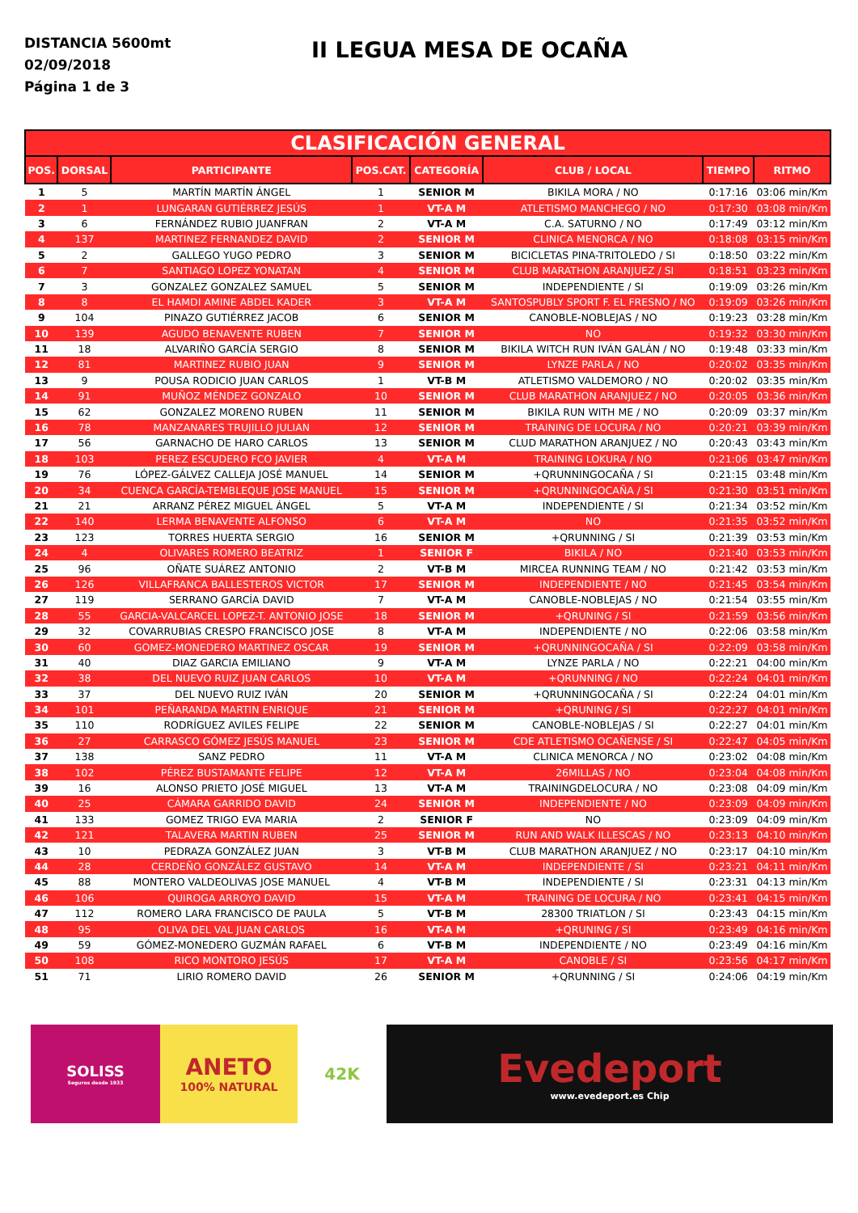DISTANCIA 5600mt
02/09/2018
Página 1 de 3
II LEGUA MESA DE OCAÑA
| CLASIFICACIÓN GENERAL | | | | | | | |
| --- | --- | --- | --- | --- | --- | --- | --- |
| POS. | DORSAL | PARTICIPANTE | POS.CAT. | CATEGORÍA | CLUB / LOCAL | TIEMPO | RITMO |
| 1 | 5 | MARTÍN MARTÍN ÁNGEL | 1 | SENIOR M | BIKILA MORA / NO | 0:17:16 | 03:06 min/Km |
| 2 | 1 | LUNGARAN GUTIÉRREZ JESÚS | 1 | VT-A M | ATLETISMO MANCHEGO / NO | 0:17:30 | 03:08 min/Km |
| 3 | 6 | FERNÁNDEZ RUBIO JUANFRAN | 2 | VT-A M | C.A. SATURNO / NO | 0:17:49 | 03:12 min/Km |
| 4 | 137 | MARTINEZ FERNANDEZ DAVID | 2 | SENIOR M | CLINICA MENORCA / NO | 0:18:08 | 03:15 min/Km |
| 5 | 2 | GALLEGO YUGO PEDRO | 3 | SENIOR M | BICICLETAS PINA-TRITOLEDO / SI | 0:18:50 | 03:22 min/Km |
| 6 | 7 | SANTIAGO LOPEZ YONATAN | 4 | SENIOR M | CLUB MARATHON ARANJUEZ / SI | 0:18:51 | 03:23 min/Km |
| 7 | 3 | GONZALEZ GONZALEZ SAMUEL | 5 | SENIOR M | INDEPENDIENTE / SI | 0:19:09 | 03:26 min/Km |
| 8 | 8 | EL HAMDI AMINE ABDEL KADER | 3 | VT-A M | SANTOSPUBLY SPORT F. EL FRESNO / NO | 0:19:09 | 03:26 min/Km |
| 9 | 104 | PINAZO GUTIÉRREZ JACOB | 6 | SENIOR M | CANOBLE-NOBLEJAS / NO | 0:19:23 | 03:28 min/Km |
| 10 | 139 | AGUDO BENAVENTE RUBEN | 7 | SENIOR M | NO | 0:19:32 | 03:30 min/Km |
| 11 | 18 | ALVARIÑO GARCÍA SERGIO | 8 | SENIOR M | BIKILA WITCH RUN IVÁN GALÁN / NO | 0:19:48 | 03:33 min/Km |
| 12 | 81 | MARTINEZ RUBIO JUAN | 9 | SENIOR M | LYNZE PARLA / NO | 0:20:02 | 03:35 min/Km |
| 13 | 9 | POUSA RODICIO JUAN CARLOS | 1 | VT-B M | ATLETISMO VALDEMORO / NO | 0:20:02 | 03:35 min/Km |
| 14 | 91 | MUÑOZ MÉNDEZ GONZALO | 10 | SENIOR M | CLUB MARATHON ARANJUEZ / NO | 0:20:05 | 03:36 min/Km |
| 15 | 62 | GONZALEZ MORENO RUBEN | 11 | SENIOR M | BIKILA RUN WITH ME / NO | 0:20:09 | 03:37 min/Km |
| 16 | 78 | MANZANARES TRUJILLO JULIAN | 12 | SENIOR M | TRAINING DE LOCURA / NO | 0:20:21 | 03:39 min/Km |
| 17 | 56 | GARNACHO DE HARO CARLOS | 13 | SENIOR M | CLUD MARATHON ARANJUEZ / NO | 0:20:43 | 03:43 min/Km |
| 18 | 103 | PEREZ ESCUDERO FCO JAVIER | 4 | VT-A M | TRAINING LOKURA / NO | 0:21:06 | 03:47 min/Km |
| 19 | 76 | LÓPEZ-GÁLVEZ CALLEJA JOSÉ MANUEL | 14 | SENIOR M | +QRUNNINGOCAÑA / SI | 0:21:15 | 03:48 min/Km |
| 20 | 34 | CUENCA GARCÍA-TEMBLEQUE JOSE MANUEL | 15 | SENIOR M | +QRUNNINGOCAÑA / SI | 0:21:30 | 03:51 min/Km |
| 21 | 21 | ARRANZ PÉREZ MIGUEL ÁNGEL | 5 | VT-A M | INDEPENDIENTE / SI | 0:21:34 | 03:52 min/Km |
| 22 | 140 | LERMA BENAVENTE ALFONSO | 6 | VT-A M | NO | 0:21:35 | 03:52 min/Km |
| 23 | 123 | TORRES HUERTA SERGIO | 16 | SENIOR M | +QRUNNING / SI | 0:21:39 | 03:53 min/Km |
| 24 | 4 | OLIVARES ROMERO BEATRIZ | 1 | SENIOR F | BIKILA / NO | 0:21:40 | 03:53 min/Km |
| 25 | 96 | OÑATE SUÁREZ ANTONIO | 2 | VT-B M | MIRCEA RUNNING TEAM / NO | 0:21:42 | 03:53 min/Km |
| 26 | 126 | VILLAFRANCA BALLESTEROS VICTOR | 17 | SENIOR M | INDEPENDIENTE / NO | 0:21:45 | 03:54 min/Km |
| 27 | 119 | SERRANO GARCÍA DAVID | 7 | VT-A M | CANOBLE-NOBLEJAS / NO | 0:21:54 | 03:55 min/Km |
| 28 | 55 | GARCIA-VALCARCEL LOPEZ-T. ANTONIO JOSE | 18 | SENIOR M | +QRUNING / SI | 0:21:59 | 03:56 min/Km |
| 29 | 32 | COVARRUBIAS CRESPO FRANCISCO JOSE | 8 | VT-A M | INDEPENDIENTE / NO | 0:22:06 | 03:58 min/Km |
| 30 | 60 | GOMEZ-MONEDERO MARTINEZ OSCAR | 19 | SENIOR M | +QRUNNINGOCAÑA / SI | 0:22:09 | 03:58 min/Km |
| 31 | 40 | DIAZ GARCIA EMILIANO | 9 | VT-A M | LYNZE PARLA / NO | 0:22:21 | 04:00 min/Km |
| 32 | 38 | DEL NUEVO RUIZ JUAN CARLOS | 10 | VT-A M | +QRUNNING / NO | 0:22:24 | 04:01 min/Km |
| 33 | 37 | DEL NUEVO RUIZ IVÁN | 20 | SENIOR M | +QRUNNINGOCAÑA / SI | 0:22:24 | 04:01 min/Km |
| 34 | 101 | PEÑARANDA MARTIN ENRIQUE | 21 | SENIOR M | +QRUNING / SI | 0:22:27 | 04:01 min/Km |
| 35 | 110 | RODRÍGUEZ AVILES FELIPE | 22 | SENIOR M | CANOBLE-NOBLEJAS / SI | 0:22:27 | 04:01 min/Km |
| 36 | 27 | CARRASCO GÓMEZ JESÚS MANUEL | 23 | SENIOR M | CDE ATLETISMO OCAÑENSE / SI | 0:22:47 | 04:05 min/Km |
| 37 | 138 | SANZ PEDRO | 11 | VT-A M | CLINICA MENORCA / NO | 0:23:02 | 04:08 min/Km |
| 38 | 102 | PÉREZ BUSTAMANTE FELIPE | 12 | VT-A M | 26MILLAS / NO | 0:23:04 | 04:08 min/Km |
| 39 | 16 | ALONSO PRIETO JOSÉ MIGUEL | 13 | VT-A M | TRAININGDELOCURA / NO | 0:23:08 | 04:09 min/Km |
| 40 | 25 | CÁMARA GARRIDO DAVID | 24 | SENIOR M | INDEPENDIENTE / NO | 0:23:09 | 04:09 min/Km |
| 41 | 133 | GOMEZ TRIGO EVA MARIA | 2 | SENIOR F | NO | 0:23:09 | 04:09 min/Km |
| 42 | 121 | TALAVERA MARTIN RUBEN | 25 | SENIOR M | RUN AND WALK ILLESCAS / NO | 0:23:13 | 04:10 min/Km |
| 43 | 10 | PEDRAZA GONZÁLEZ JUAN | 3 | VT-B M | CLUB MARATHON ARANJUEZ / NO | 0:23:17 | 04:10 min/Km |
| 44 | 28 | CERDEÑO GONZÁLEZ GUSTAVO | 14 | VT-A M | INDEPENDIENTE / SI | 0:23:21 | 04:11 min/Km |
| 45 | 88 | MONTERO VALDEOLIVAS JOSE MANUEL | 4 | VT-B M | INDEPENDIENTE / SI | 0:23:31 | 04:13 min/Km |
| 46 | 106 | QUIROGA ARROYO DAVID | 15 | VT-A M | TRAINING DE LOCURA / NO | 0:23:41 | 04:15 min/Km |
| 47 | 112 | ROMERO LARA FRANCISCO DE PAULA | 5 | VT-B M | 28300 TRIATLON / SI | 0:23:43 | 04:15 min/Km |
| 48 | 95 | OLIVA DEL VAL JUAN CARLOS | 16 | VT-A M | +QRUNING / SI | 0:23:49 | 04:16 min/Km |
| 49 | 59 | GÓMEZ-MONEDERO GUZMÁN RAFAEL | 6 | VT-B M | INDEPENDIENTE / NO | 0:23:49 | 04:16 min/Km |
| 50 | 108 | RICO MONTORO JESÚS | 17 | VT-A M | CANOBLE / SI | 0:23:56 | 04:17 min/Km |
| 51 | 71 | LIRIO ROMERO DAVID | 26 | SENIOR M | +QRUNNING / SI | 0:24:06 | 04:19 min/Km |
SOLISS
Seguros desde 1933
ANETO
100% NATURAL
42K
Evedeport
www.evedeport.es Chip